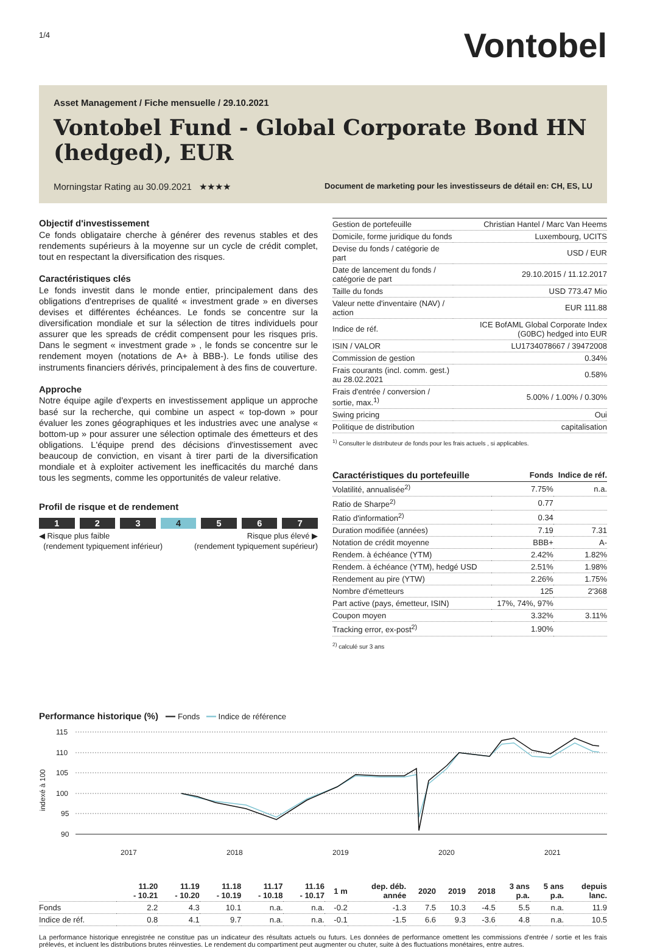1/4
Vontobel
Asset Management / Fiche mensuelle / 29.10.2021
Vontobel Fund - Global Corporate Bond HN (hedged), EUR
Morningstar Rating au 30.09.2021 ★★★★ Document de marketing pour les investisseurs de détail en: CH, ES, LU
Objectif d'investissement
Ce fonds obligataire cherche à générer des revenus stables et des rendements supérieurs à la moyenne sur un cycle de crédit complet, tout en respectant la diversification des risques.
Caractéristiques clés
Le fonds investit dans le monde entier, principalement dans des obligations d'entreprises de qualité « investment grade » en diverses devises et différentes échéances. Le fonds se concentre sur la diversification mondiale et sur la sélection de titres individuels pour assurer que les spreads de crédit compensent pour les risques pris. Dans le segment « investment grade » , le fonds se concentre sur le rendement moyen (notations de A+ à BBB-). Le fonds utilise des instruments financiers dérivés, principalement à des fins de couverture.
Approche
Notre équipe agile d'experts en investissement applique un approche basé sur la recherche, qui combine un aspect « top-down » pour évaluer les zones géographiques et les industries avec une analyse « bottom-up » pour assurer une sélection optimale des émetteurs et des obligations. L'équipe prend des décisions d'investissement avec beaucoup de conviction, en visant à tirer parti de la diversification mondiale et à exploiter activement les inefficacités du marché dans tous les segments, comme les opportunités de valeur relative.
Profil de risque et de rendement
1 2 3 4 5 6 7
◀ Risque plus faible
(rendement typiquement inférieur) Risque plus élevé ▶
(rendement typiquement supérieur)
| Gestion de portefeuille | Christian Hantel / Marc Van Heems |
| Domicile, forme juridique du fonds | Luxembourg, UCITS |
| Devise du fonds / catégorie de part | USD / EUR |
| Date de lancement du fonds / catégorie de part | 29.10.2015 / 11.12.2017 |
| Taille du fonds | USD 773.47 Mio |
| Valeur nette d'inventaire (NAV) / action | EUR 111.88 |
| Indice de réf. | ICE BofAML Global Corporate Index (G0BC) hedged into EUR |
| ISIN / VALOR | LU1734078667 / 39472008 |
| Commission de gestion | 0.34% |
| Frais courants (incl. comm. gest.) au 28.02.2021 | 0.58% |
| Frais d'entrée / conversion / sortie, max.<sup>1)</sup> | 5.00% / 1.00% / 0.30% |
| Swing pricing | Oui |
| Politique de distribution | capitalisation |
<sup>1)</sup> Consulter le distributeur de fonds pour les frais actuels , si applicables.
| Caractéristiques du portefeuille | Fonds | Indice de réf. |
| --- | --- | --- |
| Volatilité, annualisée<sup>2)</sup> | 7.75% | n.a. |
| Ratio de Sharpe<sup>2)</sup> | 0.77 | |
| Ratio d'information<sup>2)</sup> | 0.34 | |
| Duration modifiée (années) | 7.19 | 7.31 |
| Notation de crédit moyenne | BBB+ | A- |
| Rendem. à échéance (YTM) | 2.42% | 1.82% |
| Rendem. à échéance (YTM), hedgé USD | 2.51% | 1.98% |
| Rendement au pire (YTW) | 2.26% | 1.75% |
| Nombre d'émetteurs | 125 | 2'368 |
| Part active (pays, émetteur, ISIN) | 17%, 74%, 97% | |
| Coupon moyen | 3.32% | 3.11% |
| Tracking error, ex-post<sup>2)</sup> | 1.90% | |
<sup>2)</sup> calculé sur 3 ans
Performance historique (%) ━━ Fonds ━━ Indice de référence
115
110
105
100
95
90
2017
2018
2019
2020
2021
indexé à 100
| | 11.20 - 10.21 | 11.19 - 10.20 | 11.18 - 10.19 | 11.17 - 10.18 | 11.16 - 10.17 | 1 m | dep. déb. année | 2020 | 2019 | 2018 | 3 ans p.a. | 5 ans p.a. | depuis lanc. |
| --- | --- | --- | --- | --- | --- | --- | --- | --- | --- | --- | --- | --- | --- |
| Fonds | 2.2 | 4.3 | 10.1 | n.a. | n.a. | -0.2 | -1.3 | 7.5 | 10.3 | -4.5 | 5.5 | n.a. | 11.9 |
| Indice de réf. | 0.8 | 4.1 | 9.7 | n.a. | n.a. | -0.1 | -1.5 | 6.6 | 9.3 | -3.6 | 4.8 | n.a. | 10.5 |
La performance historique enregistrée ne constitue pas un indicateur des résultats actuels ou futurs. Les données de performance omettent les commissions d'entrée / sortie et les frais prélevés, et incluent les distributions brutes réinvesties. Le rendement du compartiment peut augmenter ou chuter, suite à des fluctuations monétaires, entre autres.